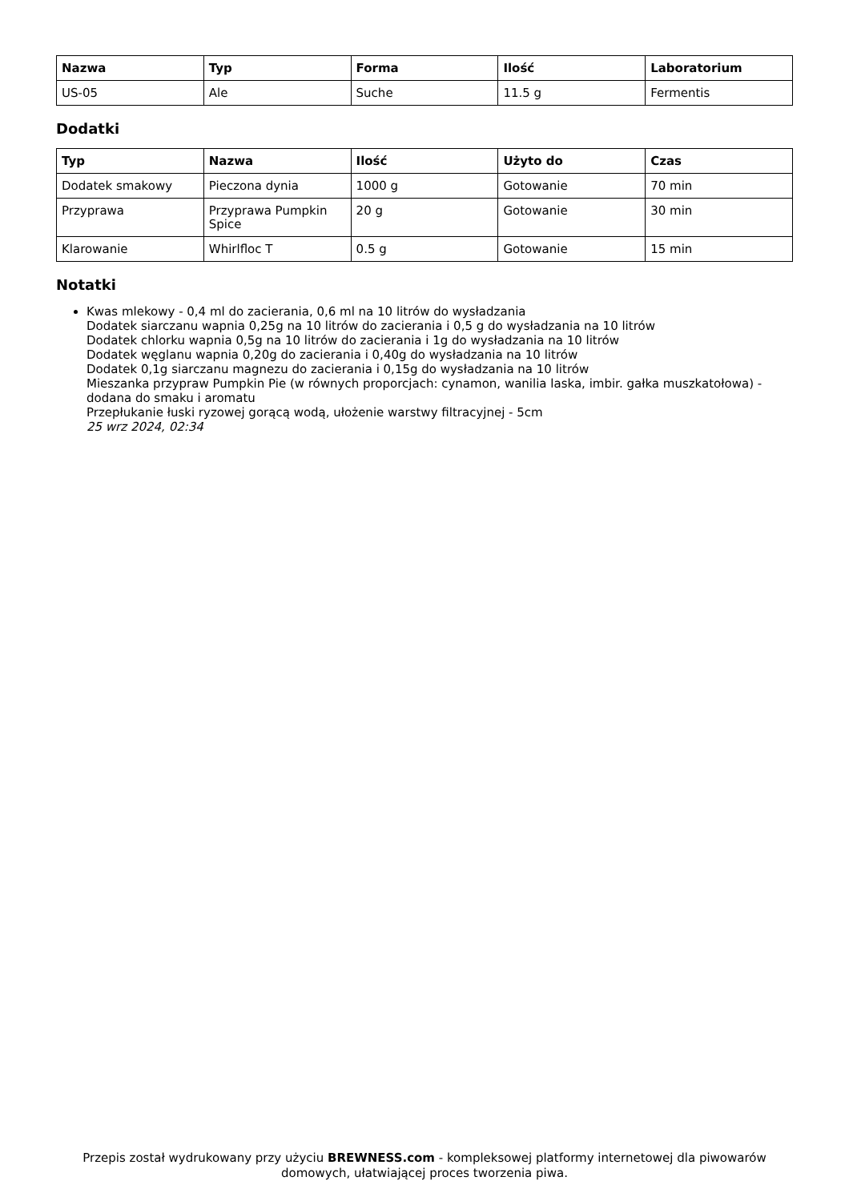| Nazwa | Typ | Forma | Ilość | Laboratorium |
| --- | --- | --- | --- | --- |
| US-05 | Ale | Suche | 11.5 g | Fermentis |
Dodatki
| Typ | Nazwa | Ilość | Użyto do | Czas |
| --- | --- | --- | --- | --- |
| Dodatek smakowy | Pieczona dynia | 1000 g | Gotowanie | 70 min |
| Przyprawa | Przyprawa Pumpkin Spice | 20 g | Gotowanie | 30 min |
| Klarowanie | Whirlfloc T | 0.5 g | Gotowanie | 15 min |
Notatki
Kwas mlekowy - 0,4 ml do zacierania, 0,6 ml na 10 litrów do wysładzania
Dodatek siarczanu wapnia 0,25g na 10 litrów do zacierania i 0,5 g do wysładzania na 10 litrów
Dodatek chlorku wapnia 0,5g na 10 litrów do zacierania i 1g do wysładzania na 10 litrów
Dodatek węglanu wapnia 0,20g do zacierania i 0,40g do wysładzania na 10 litrów
Dodatek 0,1g siarczanu magnezu do zacierania i 0,15g do wysładzania na 10 litrów
Mieszanka przypraw Pumpkin Pie (w równych proporcjach: cynamon, wanilia laska, imbir. gałka muszkatołowa) - dodana do smaku i aromatu
Przepłukanie łuski ryzowej gorącą wodą, ułożenie warstwy filtracyjnej - 5cm
25 wrz 2024, 02:34
Przepis został wydrukowany przy użyciu BREWNESS.com - kompleksowej platformy internetowej dla piwowarów domowych, ułatwiającej proces tworzenia piwa.